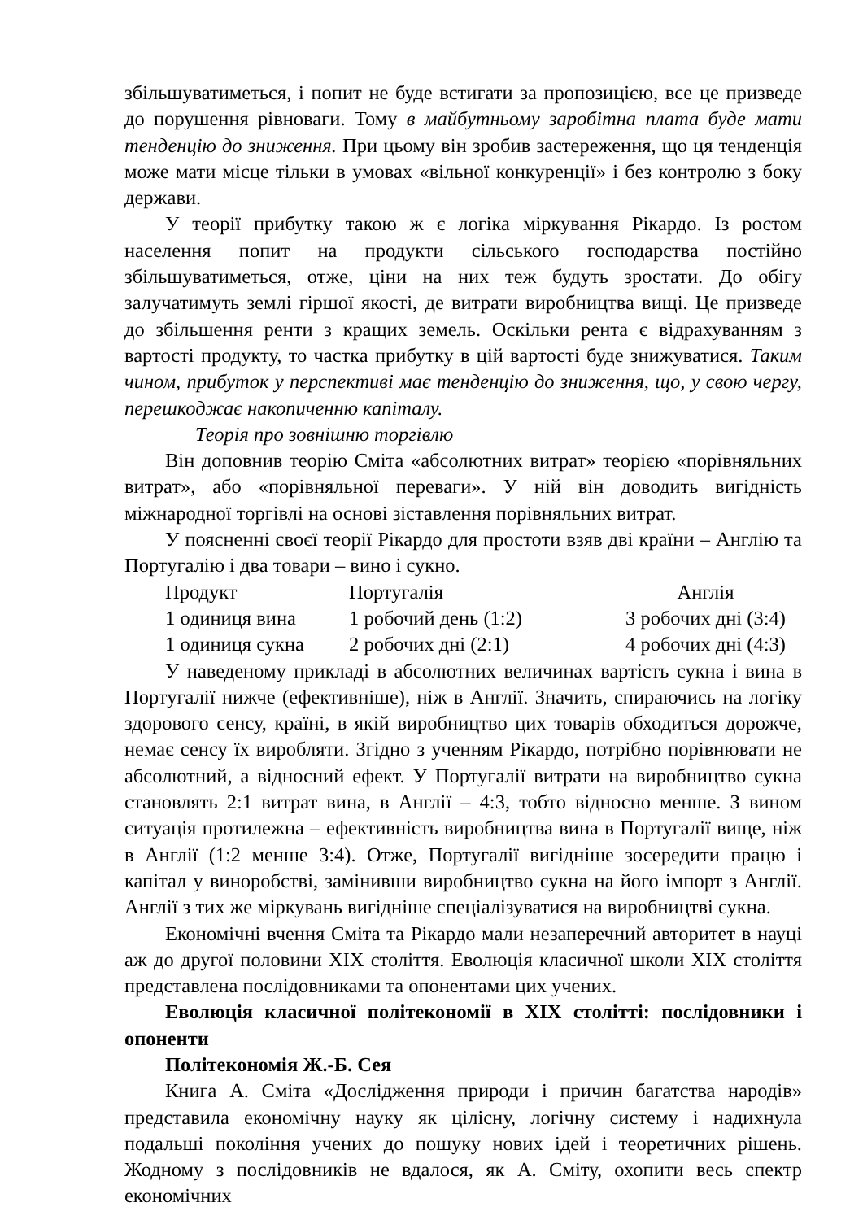збільшуватиметься, і попит не буде встигати за пропозицією, все це призведе до порушення рівноваги. Тому в майбутньому заробітна плата буде мати тенденцію до зниження. При цьому він зробив застереження, що ця тенденція може мати місце тільки в умовах «вільної конкуренції» і без контролю з боку держави.
У теорії прибутку такою ж є логіка міркування Рікардо. Із ростом населення попит на продукти сільського господарства постійно збільшуватиметься, отже, ціни на них теж будуть зростати. До обігу залучатимуть землі гіршої якості, де витрати виробництва вищі. Це призведе до збільшення ренти з кращих земель. Оскільки рента є відрахуванням з вартості продукту, то частка прибутку в цій вартості буде знижуватися. Таким чином, прибуток у перспективі має тенденцію до зниження, що, у свою чергу, перешкоджає накопиченню капіталу.
Теорія про зовнішню торгівлю
Він доповнив теорію Сміта «абсолютних витрат» теорією «порівняльних витрат», або «порівняльної переваги». У ній він доводить вигідність міжнародної торгівлі на основі зіставлення порівняльних витрат.
У поясненні своєї теорії Рікардо для простоти взяв дві країни – Англію та Португалію і два товари – вино і сукно.
| Продукт | Португалія | Англія |
| 1 одиниця вина | 1 робочий день (1:2) | 3 робочих дні (3:4) |
| 1 одиниця сукна | 2 робочих дні (2:1) | 4 робочих дні (4:3) |
У наведеному прикладі в абсолютних величинах вартість сукна і вина в Португалії нижче (ефективніше), ніж в Англії. Значить, спираючись на логіку здорового сенсу, країні, в якій виробництво цих товарів обходиться дорожче, немає сенсу їх виробляти. Згідно з ученням Рікардо, потрібно порівнювати не абсолютний, а відносний ефект. У Португалії витрати на виробництво сукна становлять 2:1 витрат вина, в Англії – 4:3, тобто відносно менше. З вином ситуація протилежна – ефективність виробництва вина в Португалії вище, ніж в Англії (1:2 менше 3:4). Отже, Португалії вигідніше зосередити працю і капітал у виноробстві, замінивши виробництво сукна на його імпорт з Англії. Англії з тих же міркувань вигідніше спеціалізуватися на виробництві сукна.
Економічні вчення Сміта та Рікардо мали незаперечний авторитет в науці аж до другої половини XIX століття. Еволюція класичної школи XIX століття представлена послідовниками та опонентами цих учених.
Еволюція класичної політекономії в XIX столітті: послідовники і опоненти
Політекономія Ж.-Б. Сея
Книга А. Сміта «Дослідження природи і причин багатства народів» представила економічну науку як цілісну, логічну систему і надихнула подальші покоління учених до пошуку нових ідей і теоретичних рішень. Жодному з послідовників не вдалося, як А. Сміту, охопити весь спектр економічних